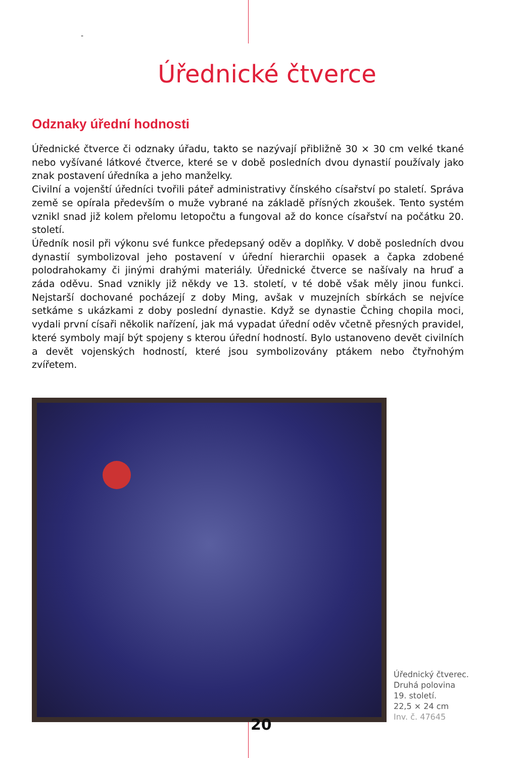-
Úřednické čtverce
Odznaky úřední hodnosti
Úřednické čtverce či odznaky úřadu, takto se nazývají přibližně 30 × 30 cm velké tkané nebo vyšívané látkové čtverce, které se v době posledních dvou dynastií používaly jako znak postavení úředníka a jeho manželky.
Civilní a vojenští úředníci tvořili páteř administrativy čínského císařství po staletí. Správa země se opírala především o muže vybrané na základě přísných zkoušek. Tento systém vznikl snad již kolem přelomu letopočtu a fungoval až do konce císařství na počátku 20. století.
Úředník nosil při výkonu své funkce předepsaný oděv a doplňky. V době posledních dvou dynastií symbolizoval jeho postavení v úřední hierarchii opasek a čapka zdobené polodrahokamy či jinými drahými materiály. Úřednické čtverce se našívaly na hruď a záda oděvu. Snad vznikly již někdy ve 13. století, v té době však měly jinou funkci. Nejstarší dochované pocházejí z doby Ming, avšak v muzejních sbírkách se nejvíce setkáme s ukázkami z doby poslední dynastie. Když se dynastie Čching chopila moci, vydali první císaři několik nařízení, jak má vypadat úřední oděv včetně přesných pravidel, které symboly mají být spojeny s kterou úřední hodností. Bylo ustanoveno devět civilních a devět vojenských hodností, které jsou symbolizovány ptákem nebo čtyřnohým zvířetem.
Úřednický čtverec.
Druhá polovina
19. století.
22,5 × 24 cm
Inv. č. 47645
20